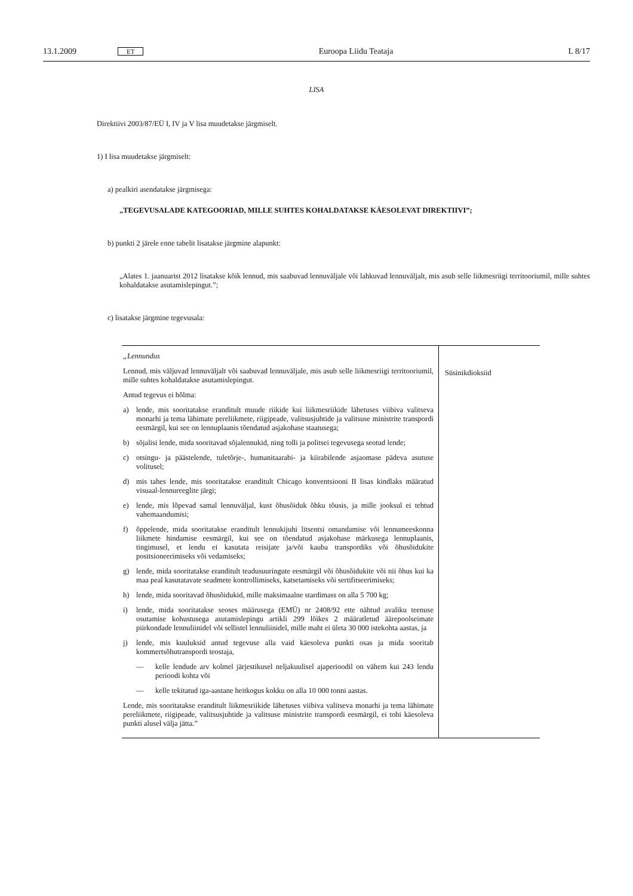13.1.2009 ET Euroopa Liidu Teataja L 8/17
LISA
Direktiivi 2003/87/EÜ I, IV ja V lisa muudetakse järgmiselt.
1) I lisa muudetakse järgmiselt:
a) pealkiri asendatakse järgmisega:
„TEGEVUSALADE KATEGOORIAD, MILLE SUHTES KOHALDATAKSE KÄESOLEVAT DIREKTIIVI”;
b) punkti 2 järele enne tabelit lisatakse järgmine alapunkt:
„Alates 1. jaanuarist 2012 lisatakse kõik lennud, mis saabuvad lennuväljale või lahkuvad lennuväljalt, mis asub selle liikmesriigi territooriumil, mille suhtes kohaldatakse asutamislepingut.”;
c) lisatakse järgmine tegevusala:
| „Lennundus Lennud, mis väljuvad lennuväljalt või saabuvad lennuväljale, mis asub selle liikmesriigi territooriumil, mille suhtes kohaldatakse asutamislepingut. Antud tegevus ei hõlma: a) lende, mis sooritatakse eranditult muude riikide kui liikmesriikide lähetuses viibiva valitseva monarhi ja tema lähimate pereliikmete, riigipeade, valitsusjuhtide ja valitsuse ministrite transpordi eesmärgil, kui see on lennuplaanis tõendatud asjakohase staatusega; b) sõjalisi lende, mida sooritavad sõjalennukid, ning tolli ja politsei tegevusega seotud lende; c) otsingu- ja päästelende, tuletõrje-, humanitaarabi- ja kiirabilende asjaomase pädeva asutuse volitusel; d) mis tahes lende, mis sooritatakse eranditult Chicago konventsiooni II lisas kindlaks määratud visuaal-lennureeglite järgi; e) lende, mis lõpevad samal lennuväljal, kust õhusõiduk õhku tõusis, ja mille jooksul ei tehtud vahemaandumisi; f) õppelende, mida sooritatakse eranditult lennukijuhi litsentsi omandamise või lennumeeskonna liikmete hindamise eesmärgil, kui see on tõendatud asjakohase märkusega lennuplaanis, tingimusel, et lendu ei kasutata reisijate ja/või kauba transpordiks või õhusõidukite positsioneerimiseks või vedamiseks; g) lende, mida sooritatakse eranditult teadusuuringute eesmärgil või õhusõidukite või nii õhus kui ka maa peal kasutatavate seadmete kontrollimiseks, katsetamiseks või sertifitseerimiseks; h) lende, mida sooritavad õhusõidukid, mille maksimaalne stardimass on alla 5 700 kg; i) lende, mida sooritatakse seoses määrusega (EMÜ) nr 2408/92 ette nähtud avaliku teenuse osutamise kohustusega asutamislepingu artikli 299 lõikes 2 määratletud äärepoolseimate piirkondade lennuliinidel või sellistel lennuliinidel, mille maht ei ületa 30 000 istekohta aastas, ja j) lende, mis kuuluksid antud tegevuse alla vaid käesoleva punkti osas ja mida sooritab kommertsõhutranspordi teostaja, — kelle lendude arv kolmel järjestikusel neljakuulisel ajaperioodil on vähem kui 243 lendu perioodi kohta või — kelle tekitatud iga-aastane heitkogus kokku on alla 10 000 tonni aastas. Lende, mis sooritatakse eranditult liikmesriikide lähetuses viibiva valitseva monarhi ja tema lähimate pereliikmete, riigipeade, valitsusjuhtide ja valitsuse ministrite transpordi eesmärgil, ei tohi käesoleva punkti alusel välja jätta.” | Süsinikdioksiid |